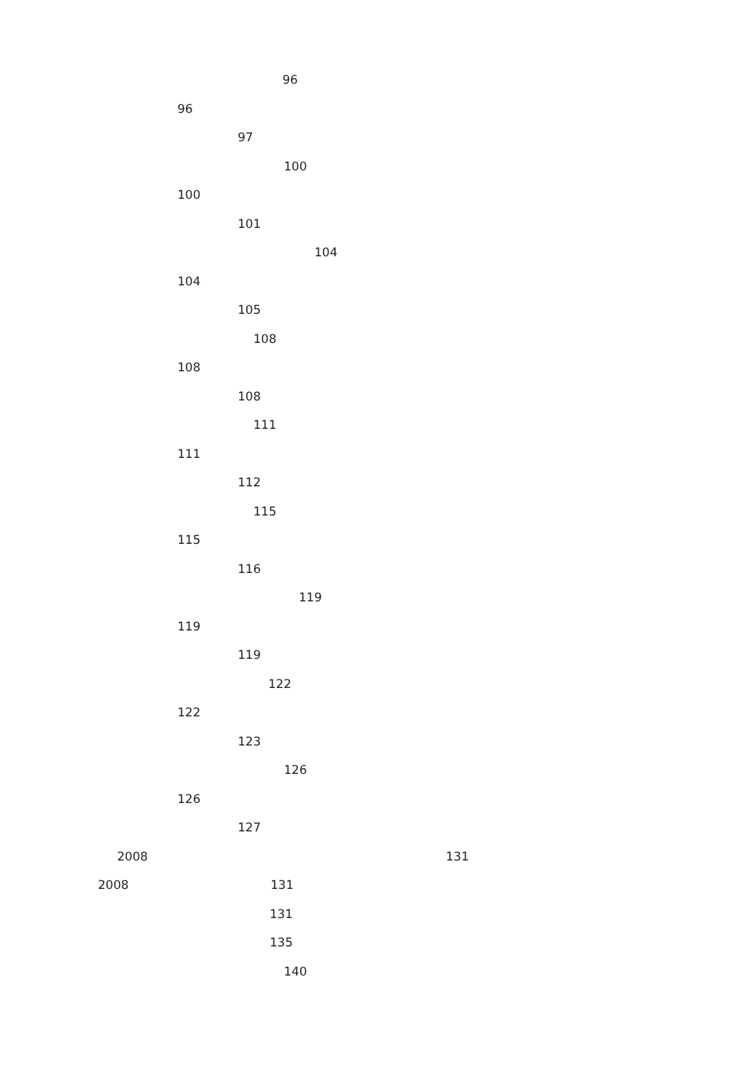96
96
97
100
100
101
104
104
105
108
108
108
111
111
112
115
115
116
119
119
119
122
122
123
126
126
127
2008 131
2008 131
131
135
140